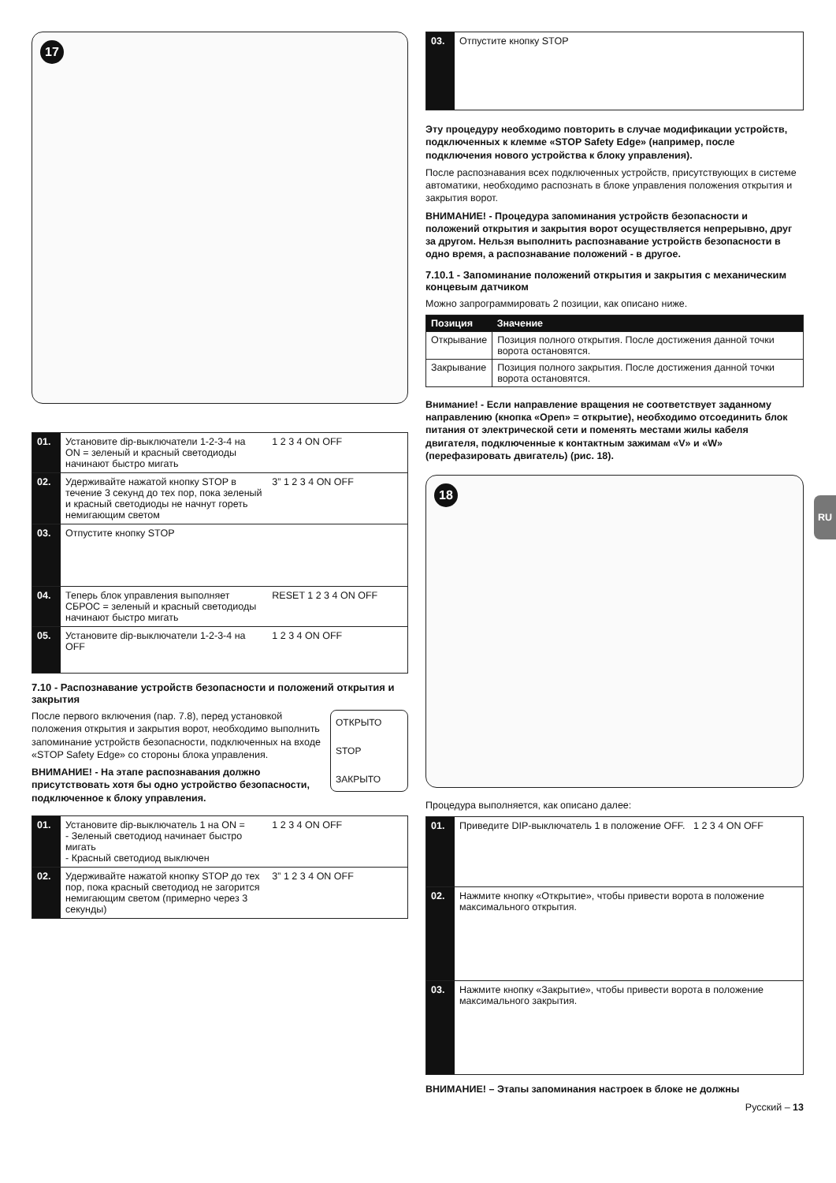17
| 01. | Установите dip-выключатели 1-2-3-4 на ON = зеленый и красный светодиоды начинают быстро мигать | 1 2 3 4 ON OFF |
| 02. | Удерживайте нажатой кнопку STOP в течение 3 секунд до тех пор, пока зеленый и красный светодиоды не начнут гореть немигающим светом | 3” 1 2 3 4 ON OFF |
| 03. | Отпустите кнопку STOP | |
| 04. | Теперь блок управления выполняет СБРОС = зеленый и красный светодиоды начинают быстро мигать | RESET 1 2 3 4 ON OFF |
| 05. | Установите dip-выключатели 1-2-3-4 на OFF | 1 2 3 4 ON OFF |
7.10 - Распознавание устройств безопасности и положений открытия и закрытия
ОТКРЫТО
STOP
ЗАКРЫТО
После первого включения (пар. 7.8), перед установкой положения открытия и закрытия ворот, необходимо выполнить запоминание устройств безопасности, подключенных на входе «STOP Safety Edge» со стороны блока управления.
ВНИМАНИЕ! - На этапе распознавания должно присутствовать хотя бы одно устройство безопасности, подключенное к блоку управления.
| 01. | Установите dip-выключатель 1 на ON = - Зеленый светодиод начинает быстро мигать - Красный светодиод выключен | 1 2 3 4 ON OFF |
| 02. | Удерживайте нажатой кнопку STOP до тех пор, пока красный светодиод не загорится немигающим светом (примерно через 3 секунды) | 3” 1 2 3 4 ON OFF |
| 03. | Отпустите кнопку STOP |
Эту процедуру необходимо повторить в случае модификации устройств, подключенных к клемме «STOP Safety Edge» (например, после подключения нового устройства к блоку управления).
После распознавания всех подключенных устройств, присутствующих в системе автоматики, необходимо распознать в блоке управления положения открытия и закрытия ворот.
ВНИМАНИЕ! - Процедура запоминания устройств безопасности и положений открытия и закрытия ворот осуществляется непрерывно, друг за другом. Нельзя выполнить распознавание устройств безопасности в одно время, а распознавание положений - в другое.
7.10.1 - Запоминание положений открытия и закрытия с механическим концевым датчиком
Можно запрограммировать 2 позиции, как описано ниже.
| Позиция | Значение |
| --- | --- |
| Открывание | Позиция полного открытия. После достижения данной точки ворота остановятся. |
| Закрывание | Позиция полного закрытия. После достижения данной точки ворота остановятся. |
Внимание! - Если направление вращения не соответствует заданному направлению (кнопка «Open» = открытие), необходимо отсоединить блок питания от электрической сети и поменять местами жилы кабеля двигателя, подключенные к контактным зажимам «V» и «W» (перефазировать двигатель) (рис. 18).
18
Процедура выполняется, как описано далее:
| 01. | Приведите DIP-выключатель 1 в положение OFF. 1 2 3 4 ON OFF |
| 02. | Нажмите кнопку «Открытие», чтобы привести ворота в положение максимального открытия. |
| 03. | Нажмите кнопку «Закрытие», чтобы привести ворота в положение максимального закрытия. |
ВНИМАНИЕ! – Этапы запоминания настроек в блоке не должны
Русский – 13
RU